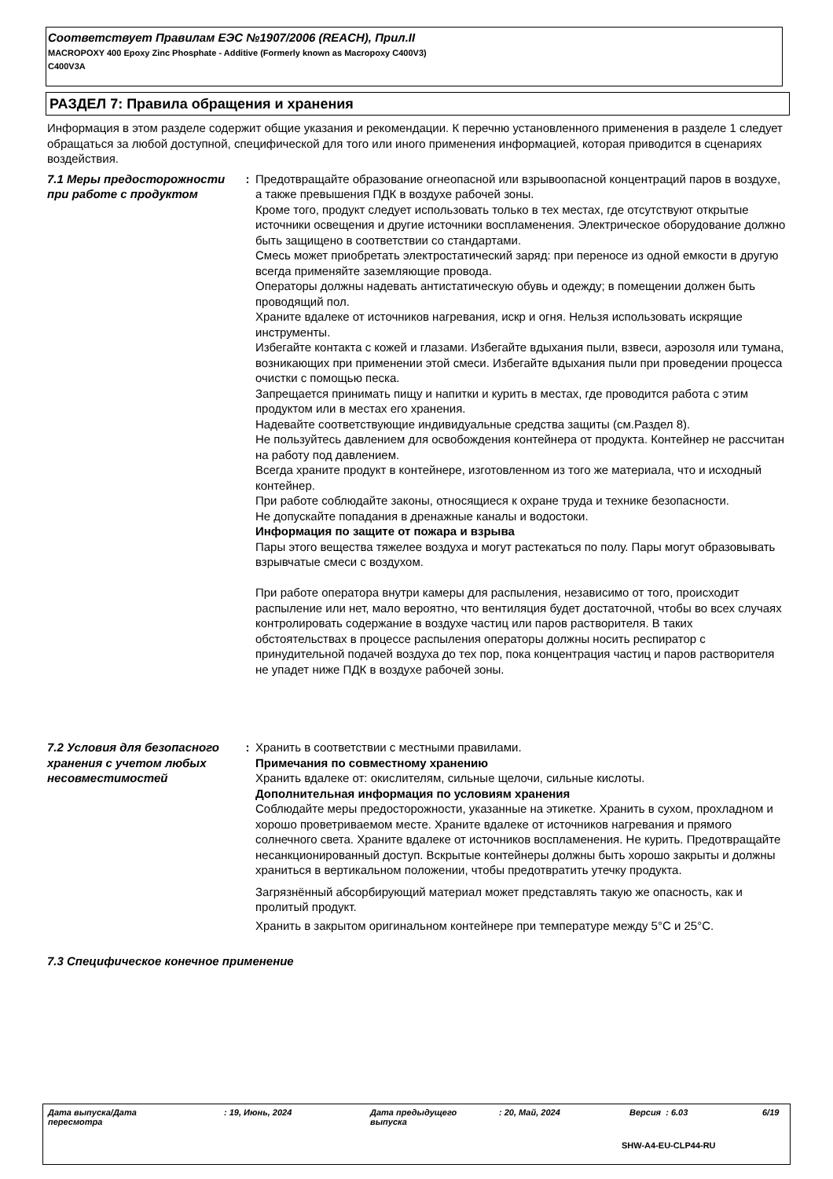Соответствует Правилам ЕЭС №1907/2006 (REACH), Прил.II
MACROPOXY 400 Epoxy Zinc Phosphate - Additive (Formerly known as Macropoxy C400V3)
C400V3A
РАЗДЕЛ 7: Правила обращения и хранения
Информация в этом разделе содержит общие указания и рекомендации. К перечню установленного применения в разделе 1 следует обращаться за любой доступной, специфической для того или иного применения информацией, которая приводится в сценариях воздействия.
7.1 Меры предосторожности при работе с продуктом
: Предотвращайте образование огнеопасной или взрывоопасной концентраций паров в воздухе, а также превышения ПДК в воздухе рабочей зоны.
Кроме того, продукт следует использовать только в тех местах, где отсутствуют открытые источники освещения и другие источники воспламенения. Электрическое оборудование должно быть защищено в соответствии со стандартами.
Смесь может приобретать электростатический заряд: при переносе из одной емкости в другую всегда применяйте заземляющие провода.
Операторы должны надевать антистатическую обувь и одежду; в помещении должен быть проводящий пол.
Храните вдалеке от источников нагревания, искр и огня. Нельзя использовать искрящие инструменты.
Избегайте контакта с кожей и глазами. Избегайте вдыхания пыли, взвеси, аэрозоля или тумана, возникающих при применении этой смеси. Избегайте вдыхания пыли при проведении процесса очистки с помощью песка.
Запрещается принимать пищу и напитки и курить в местах, где проводится работа с этим продуктом или в местах его хранения.
Надевайте соответствующие индивидуальные средства защиты (см.Раздел 8).
Не пользуйтесь давлением для освобождения контейнера от продукта. Контейнер не рассчитан на работу под давлением.
Всегда храните продукт в контейнере, изготовленном из того же материала, что и исходный контейнер.
При работе соблюдайте законы, относящиеся к охране труда и технике безопасности.
Не допускайте попадания в дренажные каналы и водостоки.
Информация по защите от пожара и взрыва
Пары этого вещества тяжелее воздуха и могут растекаться по полу. Пары могут образовывать взрывчатые смеси с воздухом.
При работе оператора внутри камеры для распыления, независимо от того, происходит распыление или нет, мало вероятно, что вентиляция будет достаточной, чтобы во всех случаях контролировать содержание в воздухе частиц или паров растворителя. В таких обстоятельствах в процессе распыления операторы должны носить респиратор с принудительной подачей воздуха до тех пор, пока концентрация частиц и паров растворителя не упадет ниже ПДК в воздухе рабочей зоны.
7.2 Условия для безопасного хранения с учетом любых несовместимостей
: Хранить в соответствии с местными правилами.
Примечания по совместному хранению
Хранить вдалеке от: окислителям, сильные щелочи, сильные кислоты.
Дополнительная информация по условиям хранения
Соблюдайте меры предосторожности, указанные на этикетке. Хранить в сухом, прохладном и хорошо проветриваемом месте. Храните вдалеке от источников нагревания и прямого солнечного света. Храните вдалеке от источников воспламенения. Не курить. Предотвращайте несанкционированный доступ. Вскрытые контейнеры должны быть хорошо закрыты и должны храниться в вертикальном положении, чтобы предотвратить утечку продукта.
Загрязнённый абсорбирующий материал может представлять такую же опасность, как и пролитый продукт.
Хранить в закрытом оригинальном контейнере при температуре между 5°C и 25°C.
7.3 Специфическое конечное применение
Дата выпуска/Дата
пересмотра
: 19, Июнь, 2024
Дата предыдущего
выпуска
: 20, Май, 2024 Версия : 6.03 6/19
SHW-A4-EU-CLP44-RU